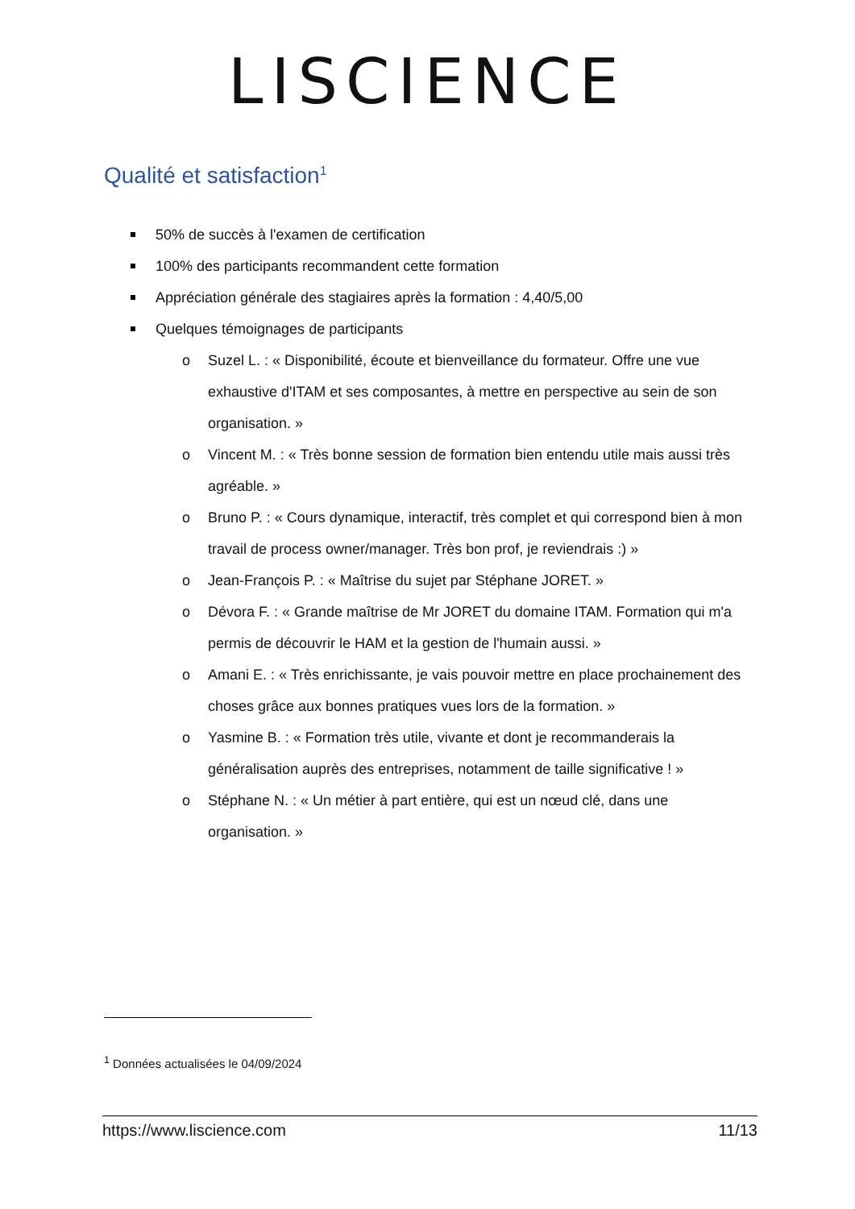LISCIENCE
Qualité et satisfaction<sup>1</sup>
50% de succès à l'examen de certification
100% des participants recommandent cette formation
Appréciation générale des stagiaires après la formation : 4,40/5,00
Quelques témoignages de participants
o Suzel L. : « Disponibilité, écoute et bienveillance du formateur. Offre une vue exhaustive d'ITAM et ses composantes, à mettre en perspective au sein de son organisation. »
o Vincent M. : « Très bonne session de formation bien entendu utile mais aussi très agréable. »
o Bruno P. : « Cours dynamique, interactif, très complet et qui correspond bien à mon travail de process owner/manager. Très bon prof, je reviendrais :) »
o Jean-François P. : « Maîtrise du sujet par Stéphane JORET. »
o Dévora F. : « Grande maîtrise de Mr JORET du domaine ITAM. Formation qui m'a permis de découvrir le HAM et la gestion de l'humain aussi. »
o Amani E. : « Très enrichissante, je vais pouvoir mettre en place prochainement des choses grâce aux bonnes pratiques vues lors de la formation. »
o Yasmine B. : « Formation très utile, vivante et dont je recommanderais la généralisation auprès des entreprises, notamment de taille significative ! »
o Stéphane N. : « Un métier à part entière, qui est un nœud clé, dans une organisation. »
<sup>1</sup> Données actualisées le 04/09/2024
https://www.liscience.com 11/13